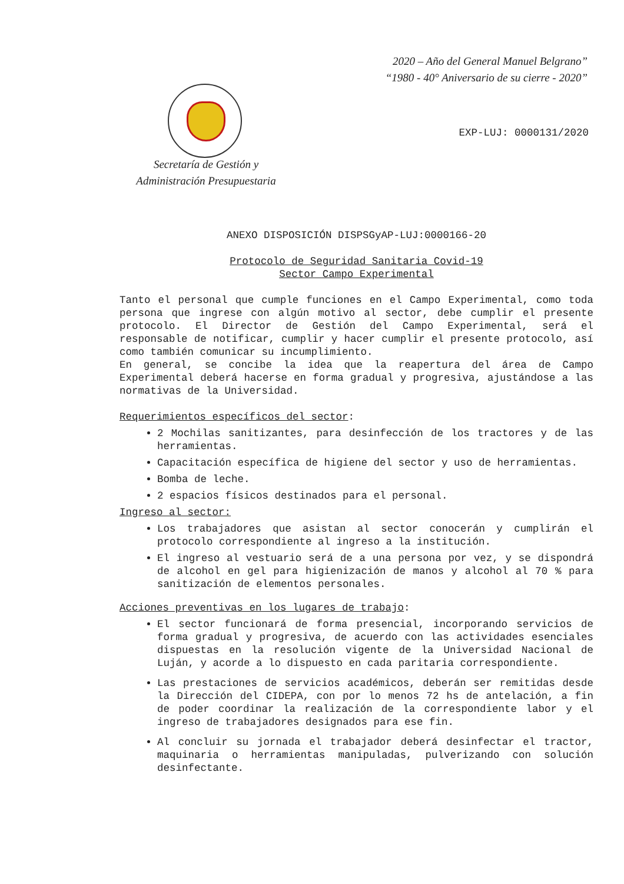2020 – Año del General Manuel Belgrano”
“1980 - 40° Aniversario de su cierre - 2020”
Secretaría de Gestión y
Administración Presupuestaria
EXP-LUJ: 0000131/2020
ANEXO DISPOSICIÓN DISPSGyAP-LUJ:0000166-20
Protocolo de Seguridad Sanitaria Covid-19
Sector Campo Experimental
Tanto el personal que cumple funciones en el Campo Experimental, como toda persona que ingrese con algún motivo al sector, debe cumplir el presente protocolo. El Director de Gestión del Campo Experimental, será el responsable de notificar, cumplir y hacer cumplir el presente protocolo, así como también comunicar su incumplimiento.
En general, se concibe la idea que la reapertura del área de Campo Experimental deberá hacerse en forma gradual y progresiva, ajustándose a las normativas de la Universidad.
Requerimientos específicos del sector:
2 Mochilas sanitizantes, para desinfección de los tractores y de las herramientas.
Capacitación específica de higiene del sector y uso de herramientas.
Bomba de leche.
2 espacios físicos destinados para el personal.
Ingreso al sector:
Los trabajadores que asistan al sector conocerán y cumplirán el protocolo correspondiente al ingreso a la institución.
El ingreso al vestuario será de a una persona por vez, y se dispondrá de alcohol en gel para higienización de manos y alcohol al 70 % para sanitización de elementos personales.
Acciones preventivas en los lugares de trabajo:
El sector funcionará de forma presencial, incorporando servicios de forma gradual y progresiva, de acuerdo con las actividades esenciales dispuestas en la resolución vigente de la Universidad Nacional de Luján, y acorde a lo dispuesto en cada paritaria correspondiente.
Las prestaciones de servicios académicos, deberán ser remitidas desde la Dirección del CIDEPA, con por lo menos 72 hs de antelación, a fin de poder coordinar la realización de la correspondiente labor y el ingreso de trabajadores designados para ese fin.
Al concluir su jornada el trabajador deberá desinfectar el tractor, maquinaria o herramientas manipuladas, pulverizando con solución desinfectante.